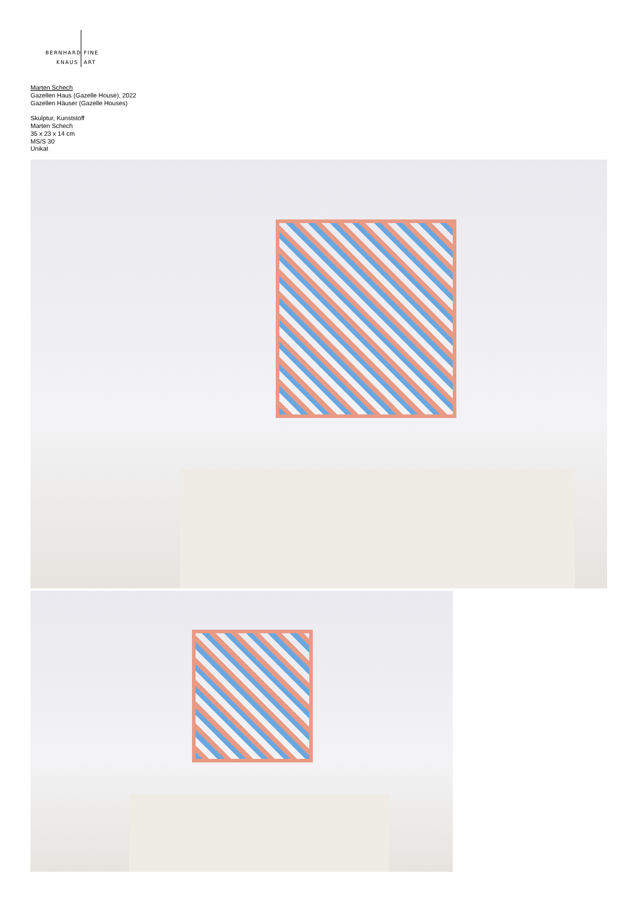BERNHARD
KNAUS
FINE
ART
Marten Schech
Gazellen Haus (Gazelle House), 2022
Gazellen Häuser (Gazelle Houses)
Skulptur, Kunststoff
Marten Schech
35 x 23 x 14 cm
MS/S 30
Unikat